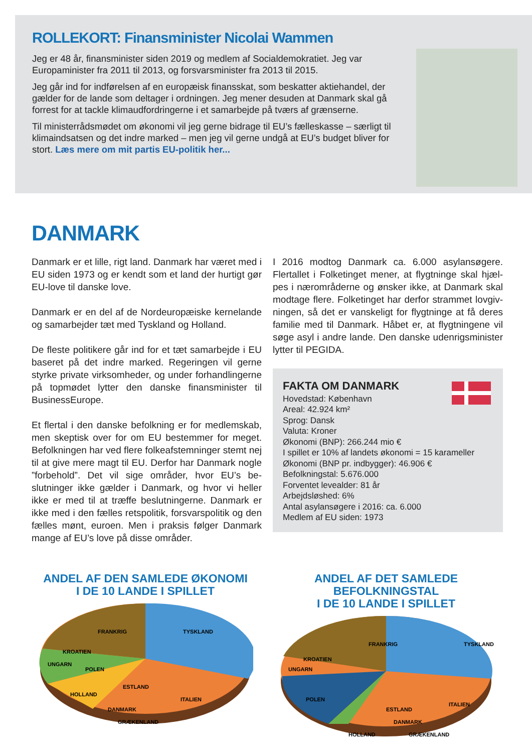ROLLEKORT: Finansminister Nicolai Wammen
Jeg er 48 år, finansminister siden 2019 og medlem af Socialdemokratiet. Jeg var Europaminister fra 2011 til 2013, og forsvarsminister fra 2013 til 2015.
Jeg går ind for indførelsen af en europæisk finansskat, som beskatter aktiehandel, der gælder for de lande som deltager i ordningen. Jeg mener desuden at Danmark skal gå forrest for at tackle klimaudfordringerne i et samarbejde på tværs af grænserne.
Til ministerrådsmødet om økonomi vil jeg gerne bidrage til EU’s fælleskasse – særligt til klimaindsatsen og det indre marked – men jeg vil gerne undgå at EU’s budget bliver for stort. Læs mere om mit partis EU-politik her...
DANMARK
Danmark er et lille, rigt land. Danmark har været med i EU siden 1973 og er kendt som et land der hurtigt gør EU-love til danske love.
Danmark er en del af de Nordeuropæiske kernelande og samarbejder tæt med Tyskland og Holland.
De fleste politikere går ind for et tæt samarbejde i EU baseret på det indre marked. Regeringen vil gerne styrke private virksomheder, og under forhandlinger­ne på topmødet lytter den danske finansminister til BusinessEurope.
Et flertal i den danske befolkning er for medlemskab, men skeptisk over for om EU bestemmer for meget. Befolkningen har ved flere folkeafstemninger stemt nej til at give mere magt til EU. Derfor har Danmark nogle ”forbehold”. Det vil sige områder, hvor EU’s be­slutninger ikke gælder i Danmark, og hvor vi heller ikke er med til at træffe beslutningerne. Danmark er ikke med i den fælles retspolitik, forsvarspolitik og den fælles mønt, euroen. Men i praksis følger Danmark mange af EU’s love på disse områder.
I 2016 modtog Danmark ca. 6.000 asylansøgere. Flertallet i Folketinget mener, at flygtninge skal hjæl­pes i nærområderne og ønsker ikke, at Danmark skal modtage flere. Folketinget har derfor strammet lovgiv­ningen, så det er vanskeligt for flygtninge at få deres familie med til Danmark. Håbet er, at flygtningene vil søge asyl i andre lande. Den danske udenrigsminister lytter til PEGIDA.
FAKTA OM DANMARK
Hovedstad: København
Areal: 42.924 km²
Sprog: Dansk
Valuta: Kroner
Økonomi (BNP): 266.244 mio €
I spillet er 10% af landets økonomi = 15 karameller
Økonomi (BNP pr. indbygger): 46.906 €
Befolkningstal: 5.676.000
Forventet levealder: 81 år
Arbejdsløshed: 6%
Antal asylansøgere i 2016: ca. 6.000
Medlem af EU siden: 1973
ANDEL AF DEN SAMLEDE ØKONOMI
I DE 10 LANDE I SPILLET
FRANKRIG
TYSKLAND
KROATIEN
UNGARN
POLEN
ESTLAND
HOLLAND
ITALIEN
DANMARK
GRÆKENLAND
ANDEL AF DET SAMLEDE BEFOLKNINGSTAL
I DE 10 LANDE I SPILLET
FRANKRIG
TYSKLAND
KROATIEN
UNGARN
POLEN
ESTLAND
HOLLAND
ITALIEN
DANMARK
GRÆKENLAND